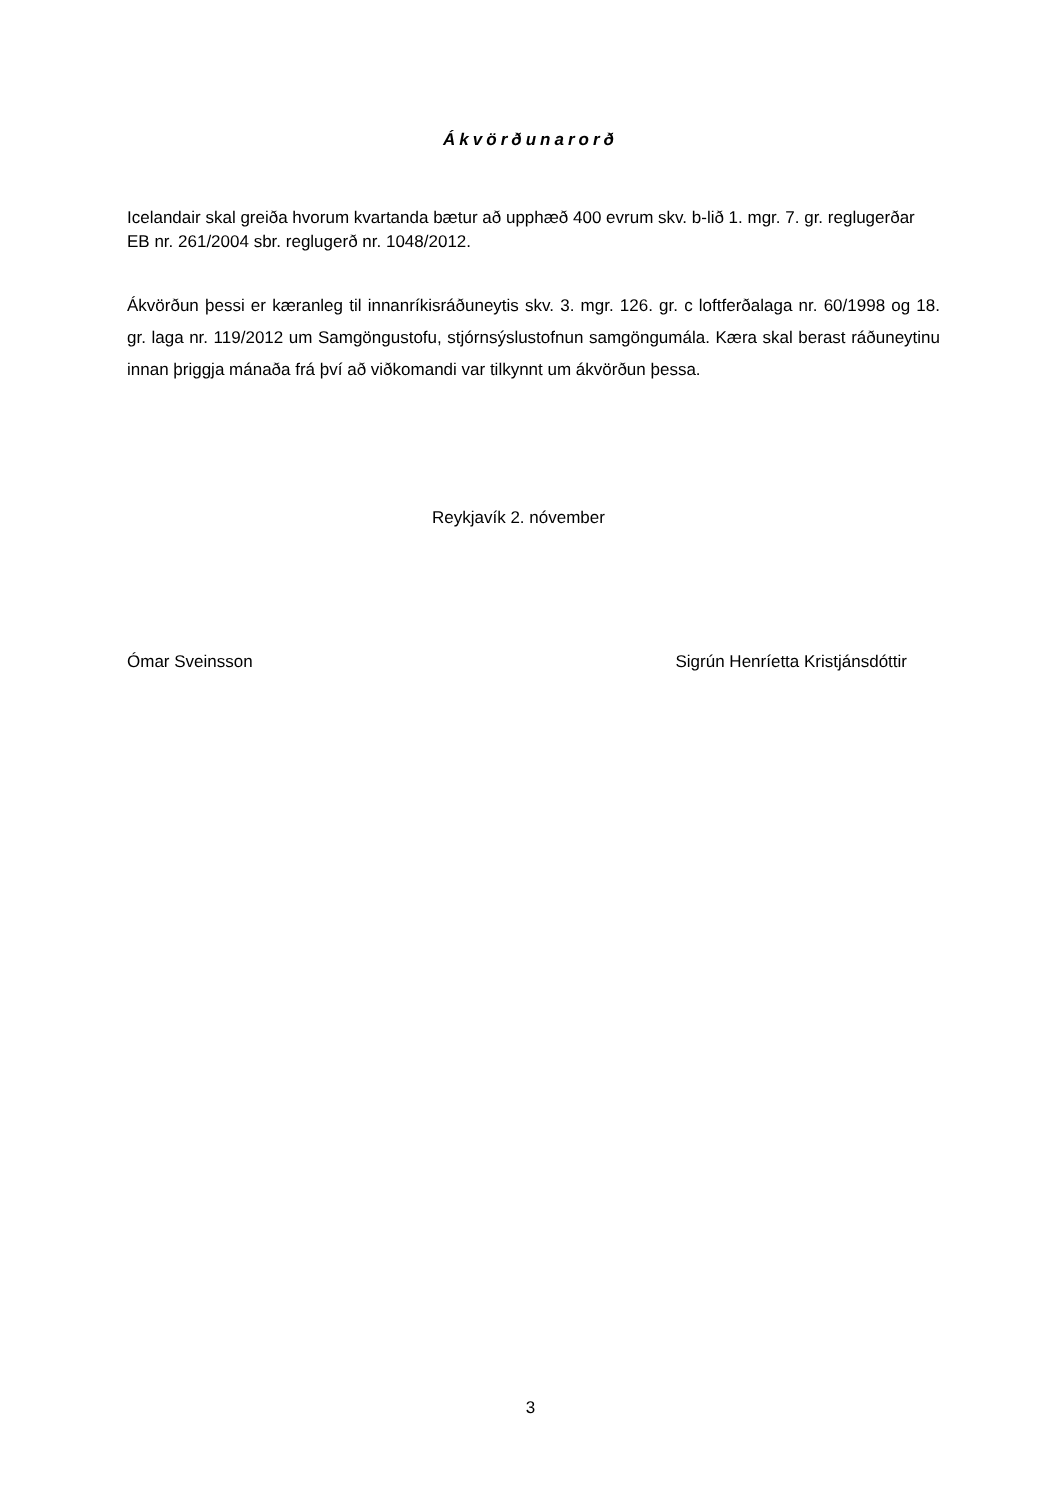Ákvörðunarorð
Icelandair skal greiða hvorum kvartanda bætur að upphæð 400 evrum skv. b-lið 1. mgr. 7. gr. reglugerðar EB nr. 261/2004 sbr. reglugerð nr. 1048/2012.
Ákvörðun þessi er kæranleg til innanríkisráðuneytis skv. 3. mgr. 126. gr. c loftferðalaga nr. 60/1998 og 18. gr. laga nr. 119/2012 um Samgöngustofu, stjórnsýslustofnun samgöngumála. Kæra skal berast ráðuneytinu innan þriggja mánaða frá því að viðkomandi var tilkynnt um ákvörðun þessa.
Reykjavík 2. nóvember
Ómar Sveinsson Sigrún Henríetta Kristjánsdóttir
3